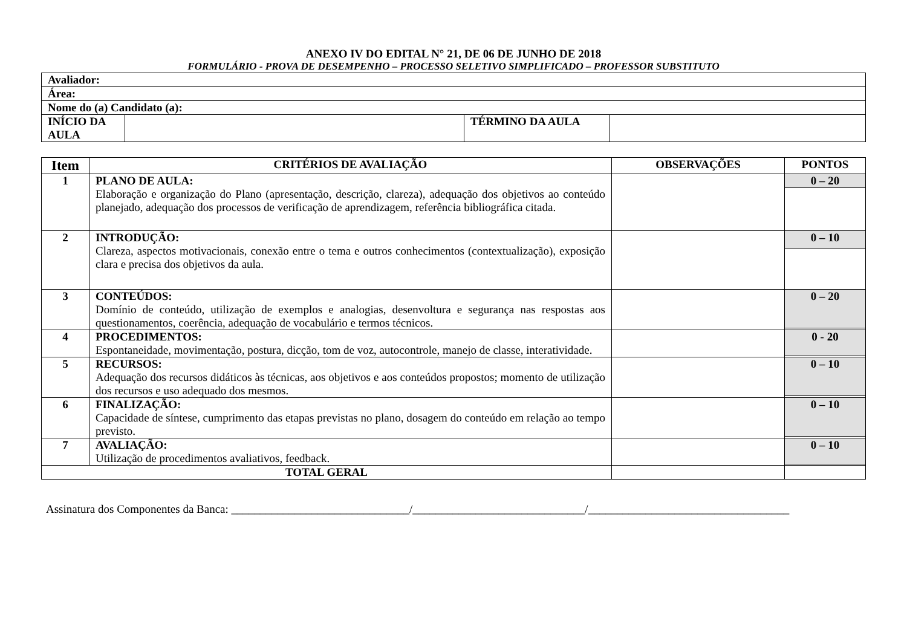ANEXO IV DO EDITAL N° 21, DE 06 DE JUNHO DE 2018
FORMULÁRIO - PROVA DE DESEMPENHO – PROCESSO SELETIVO SIMPLIFICADO – PROFESSOR SUBSTITUTO
| Avaliador: | | | |
| Área: | | | |
| Nome do (a) Candidato (a): | | | |
| INÍCIO DA AULA | | TÉRMINO DA AULA | |
| Item | CRITÉRIOS DE AVALIAÇÃO | OBSERVAÇÕES | PONTOS |
| --- | --- | --- | --- |
| 1 | PLANO DE AULA: Elaboração e organização do Plano (apresentação, descrição, clareza), adequação dos objetivos ao conteúdo planejado, adequação dos processos de verificação de aprendizagem, referência bibliográfica citada. | | 0 – 20 |
| 2 | INTRODUÇÃO: Clareza, aspectos motivacionais, conexão entre o tema e outros conhecimentos (contextualização), exposição clara e precisa dos objetivos da aula. | | 0 – 10 |
| 3 | CONTEÚDOS: Domínio de conteúdo, utilização de exemplos e analogias, desenvoltura e segurança nas respostas aos questionamentos, coerência, adequação de vocabulário e termos técnicos. | | 0 – 20 |
| 4 | PROCEDIMENTOS: Espontaneidade, movimentação, postura, dicção, tom de voz, autocontrole, manejo de classe, interatividade. | | 0 - 20 |
| 5 | RECURSOS: Adequação dos recursos didáticos às técnicas, aos objetivos e aos conteúdos propostos; momento de utilização dos recursos e uso adequado dos mesmos. | | 0 – 10 |
| 6 | FINALIZAÇÃO: Capacidade de síntese, cumprimento das etapas previstas no plano, dosagem do conteúdo em relação ao tempo previsto. | | 0 – 10 |
| 7 | AVALIAÇÃO: Utilização de procedimentos avaliativos, feedback. | | 0 – 10 |
| TOTAL GERAL | | | |
Assinatura dos Componentes da Banca: _______________________________/______________________________/___________________________________